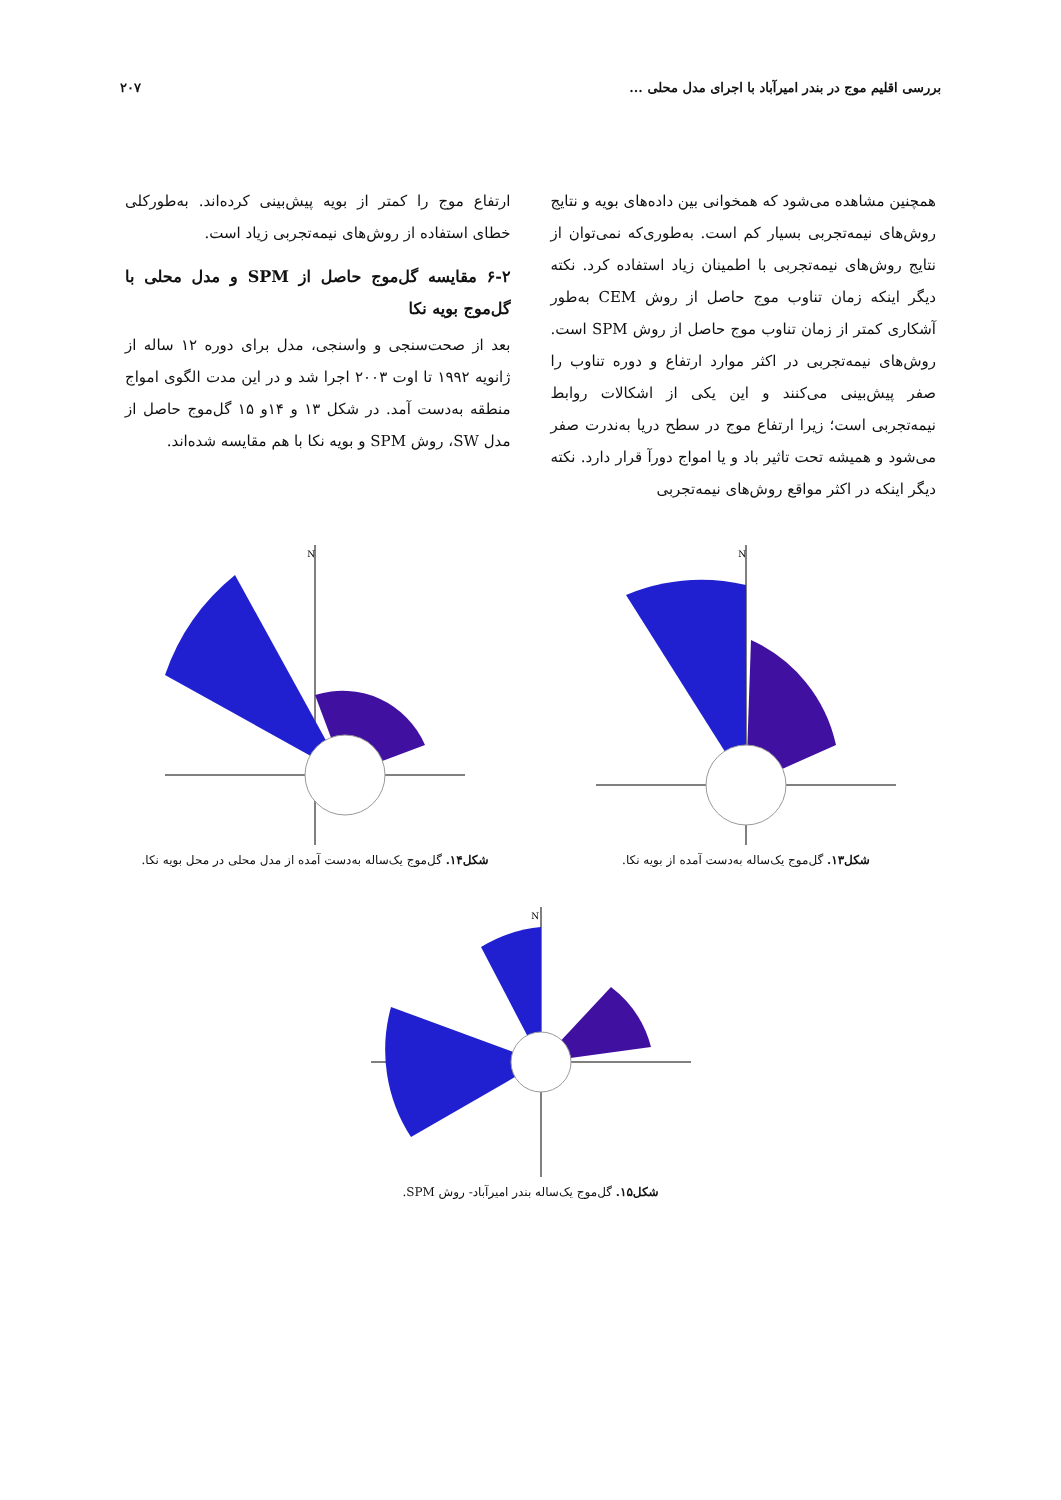بررسی اقلیم موج در بندر امیرآباد با اجرای مدل محلی ... ۲۰۷
همچنین مشاهده می‌شود که همخوانی بین داده‌های بویه و نتایج روش‌های نیمه‌تجربی بسیار کم است. به‌طوری‌که نمی‌توان از نتایج روش‌های نیمه‌تجربی با اطمینان زیاد استفاده کرد. نکته دیگر اینکه زمان تناوب موج حاصل از روش CEM به‌طور آشکاری کمتر از زمان تناوب موج حاصل از روش SPM است. روش‌های نیمه‌تجربی در اکثر موارد ارتفاع و دوره تناوب را صفر پیش‌بینی می‌کنند و این یکی از اشکالات روابط نیمه‌تجربی است؛ زیرا ارتفاع موج در سطح دریا به‌ندرت صفر می‌شود و همیشه تحت تاثیر باد و یا امواج دورآ قرار دارد. نکته دیگر اینکه در اکثر مواقع روش‌های نیمه‌تجربی
ارتفاع موج را کمتر از بویه پیش‌بینی کرده‌اند. به‌طورکلی خطای استفاده از روش‌های نیمه‌تجربی زیاد است.
۶-۲ مقایسه گل‌موج حاصل از SPM و مدل محلی با گل‌موج بویه نکا
بعد از صحت‌سنجی و واسنجی، مدل برای دوره ۱۲ ساله از ژانویه ۱۹۹۲ تا اوت ۲۰۰۳ اجرا شد و در این مدت الگوی امواج منطقه به‌دست آمد. در شکل ۱۳ و ۱۴و ۱۵ گل‌موج حاصل از مدل SW، روش SPM و بویه نکا با هم مقایسه شده‌اند.
N
شکل۱۳. گل‌موج یک‌ساله به‌دست آمده از بویه نکا.
N
شکل۱۴. گل‌موج یک‌ساله به‌دست آمده از مدل محلی در محل بویه نکا.
N
شکل۱۵. گل‌موج یک‌ساله بندر امیرآباد- روش SPM.